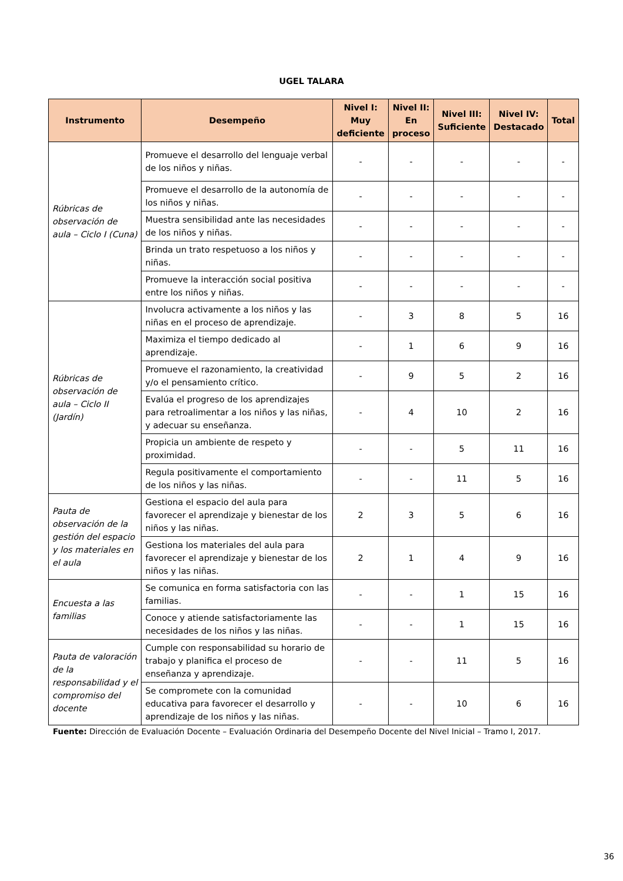UGEL TALARA
| Instrumento | Desempeño | Nivel I: Muy deficiente | Nivel II: En proceso | Nivel III: Suficiente | Nivel IV: Destacado | Total |
| --- | --- | --- | --- | --- | --- | --- |
| Rúbricas de observación de aula – Ciclo I (Cuna) | Promueve el desarrollo del lenguaje verbal de los niños y niñas. | - | - | - | - | - |
| | Promueve el desarrollo de la autonomía de los niños y niñas. | - | - | - | - | - |
| | Muestra sensibilidad ante las necesidades de los niños y niñas. | - | - | - | - | - |
| | Brinda un trato respetuoso a los niños y niñas. | - | - | - | - | - |
| | Promueve la interacción social positiva entre los niños y niñas. | - | - | - | - | - |
| Rúbricas de observación de aula – Ciclo II (Jardín) | Involucra activamente a los niños y las niñas en el proceso de aprendizaje. | - | 3 | 8 | 5 | 16 |
| | Maximiza el tiempo dedicado al aprendizaje. | - | 1 | 6 | 9 | 16 |
| | Promueve el razonamiento, la creatividad y/o el pensamiento crítico. | - | 9 | 5 | 2 | 16 |
| | Evalúa el progreso de los aprendizajes para retroalimentar a los niños y las niñas, y adecuar su enseñanza. | - | 4 | 10 | 2 | 16 |
| | Propicia un ambiente de respeto y proximidad. | - | - | 5 | 11 | 16 |
| | Regula positivamente el comportamiento de los niños y las niñas. | - | - | 11 | 5 | 16 |
| Pauta de observación de la gestión del espacio y los materiales en el aula | Gestiona el espacio del aula para favorecer el aprendizaje y bienestar de los niños y las niñas. | 2 | 3 | 5 | 6 | 16 |
| | Gestiona los materiales del aula para favorecer el aprendizaje y bienestar de los niños y las niñas. | 2 | 1 | 4 | 9 | 16 |
| Encuesta a las familias | Se comunica en forma satisfactoria con las familias. | - | - | 1 | 15 | 16 |
| | Conoce y atiende satisfactoriamente las necesidades de los niños y las niñas. | - | - | 1 | 15 | 16 |
| Pauta de valoración de la responsabilidad y el compromiso del docente | Cumple con responsabilidad su horario de trabajo y planifica el proceso de enseñanza y aprendizaje. | - | - | 11 | 5 | 16 |
| | Se compromete con la comunidad educativa para favorecer el desarrollo y aprendizaje de los niños y las niñas. | - | - | 10 | 6 | 16 |
Fuente: Dirección de Evaluación Docente – Evaluación Ordinaria del Desempeño Docente del Nivel Inicial – Tramo I, 2017.
36